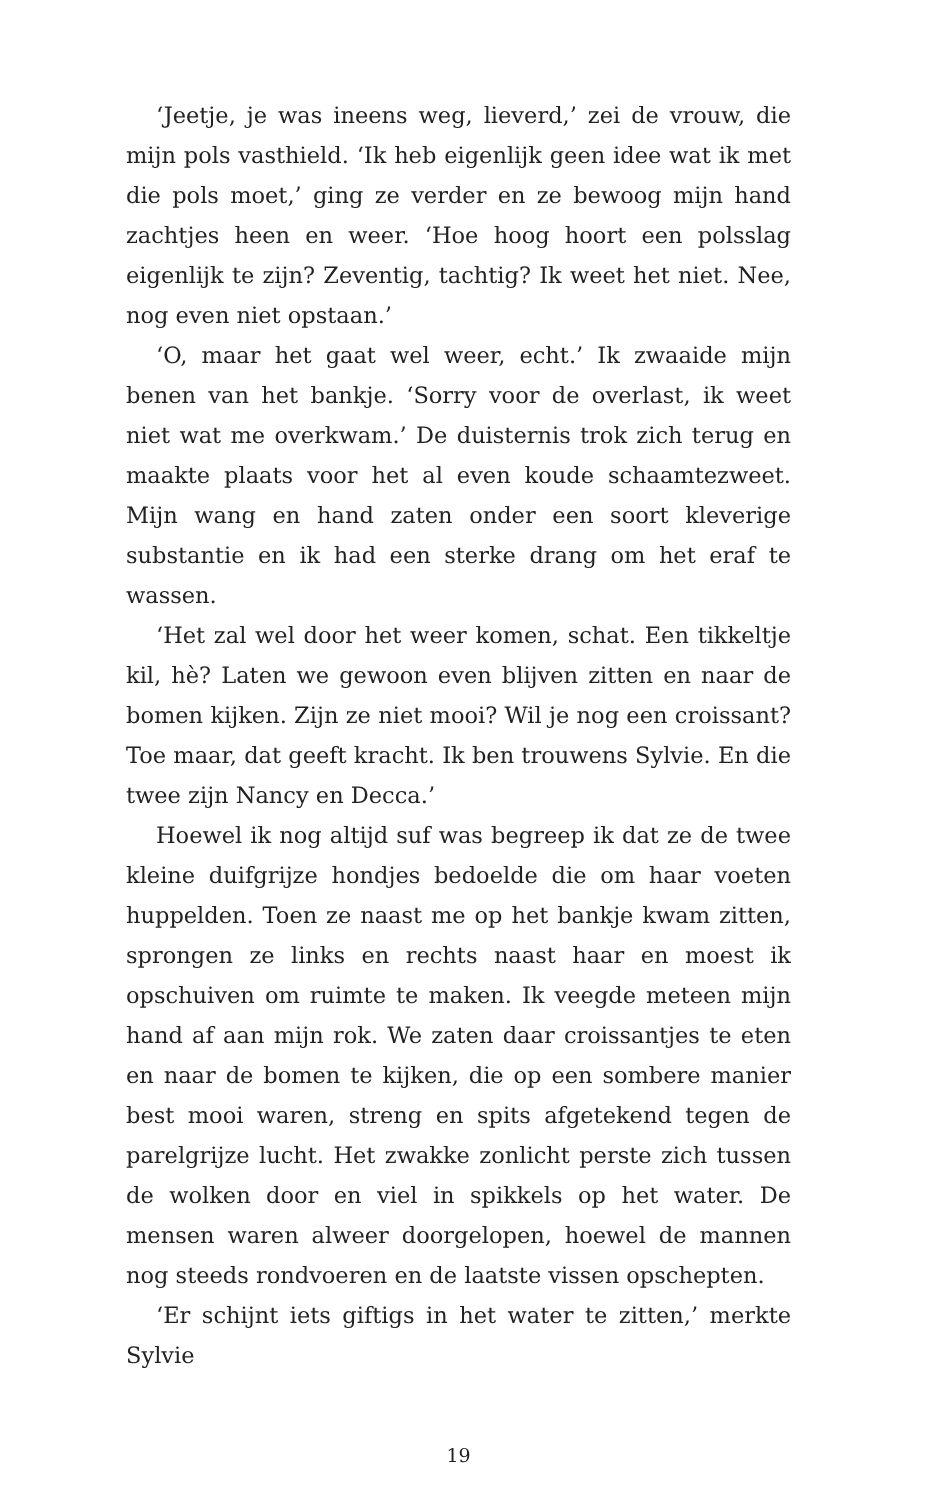‘Jeetje, je was ineens weg, lieverd,’ zei de vrouw, die mijn pols vasthield. ‘Ik heb eigenlijk geen idee wat ik met die pols moet,’ ging ze verder en ze bewoog mijn hand zachtjes heen en weer. ‘Hoe hoog hoort een polsslag eigenlijk te zijn? Zeventig, tachtig? Ik weet het niet. Nee, nog even niet opstaan.’
‘O, maar het gaat wel weer, echt.’ Ik zwaaide mijn benen van het bankje. ‘Sorry voor de overlast, ik weet niet wat me overkwam.’ De duisternis trok zich terug en maakte plaats voor het al even koude schaamtezweet. Mijn wang en hand zaten onder een soort kleverige substantie en ik had een sterke drang om het eraf te wassen.
‘Het zal wel door het weer komen, schat. Een tikkeltje kil, hè? Laten we gewoon even blijven zitten en naar de bomen kijken. Zijn ze niet mooi? Wil je nog een croissant? Toe maar, dat geeft kracht. Ik ben trouwens Sylvie. En die twee zijn Nancy en Decca.’
Hoewel ik nog altijd suf was begreep ik dat ze de twee kleine duifgrijze hondjes bedoelde die om haar voeten huppelden. Toen ze naast me op het bankje kwam zitten, sprongen ze links en rechts naast haar en moest ik opschuiven om ruimte te maken. Ik veegde meteen mijn hand af aan mijn rok. We zaten daar croissantjes te eten en naar de bomen te kijken, die op een sombere manier best mooi waren, streng en spits afgetekend tegen de parelgrijze lucht. Het zwakke zonlicht perste zich tussen de wolken door en viel in spikkels op het water. De mensen waren alweer doorgelopen, hoewel de mannen nog steeds rondvoeren en de laatste vissen opschepten.
‘Er schijnt iets giftigs in het water te zitten,’ merkte Sylvie
19